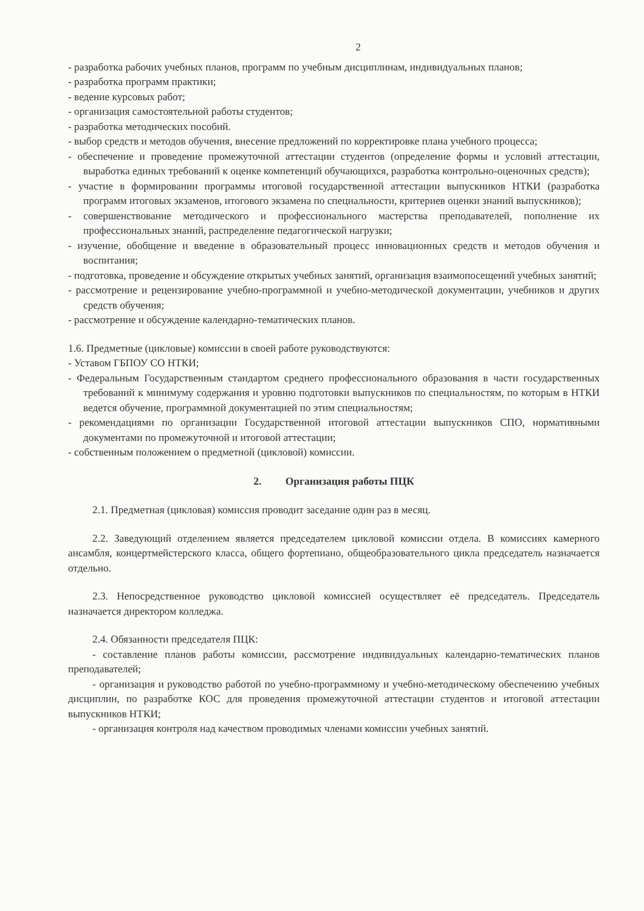2
- разработка рабочих учебных планов, программ по учебным дисциплинам, индивидуальных планов;
- разработка программ практики;
- ведение курсовых работ;
- организация самостоятельной работы студентов;
- разработка методических пособий.
- выбор средств и методов обучения, внесение предложений по корректировке плана учебного процесса;
- обеспечение и проведение промежуточной аттестации студентов (определение формы и условий аттестации, выработка единых требований к оценке компетенций обучающихся, разработка контрольно-оценочных средств);
- участие в формировании программы итоговой государственной аттестации выпускников НТКИ (разработка программ итоговых экзаменов, итогового экзамена по специальности, критериев оценки знаний выпускников);
- совершенствование методического и профессионального мастерства преподавателей, пополнение их профессиональных знаний, распределение педагогической нагрузки;
- изучение, обобщение и введение в образовательный процесс инновационных средств и методов обучения и воспитания;
- подготовка, проведение и обсуждение открытых учебных занятий, организация взаимопосещений учебных занятий;
- рассмотрение и рецензирование учебно-программной и учебно-методической документации, учебников и других средств обучения;
- рассмотрение и обсуждение календарно-тематических планов.
1.6. Предметные (цикловые) комиссии в своей работе руководствуются:
- Уставом ГБПОУ СО НТКИ;
- Федеральным Государственным стандартом среднего профессионального образования в части государственных требований к минимуму содержания и уровню подготовки выпускников по специальностям, по которым в НТКИ ведется обучение, программной документацией по этим специальностям;
- рекомендациями по организации Государственной итоговой аттестации выпускников СПО, нормативными документами по промежуточной и итоговой аттестации;
- собственным положением о предметной (цикловой) комиссии.
2. Организация работы ПЦК
2.1. Предметная (цикловая) комиссия проводит заседание один раз в месяц.
2.2. Заведующий отделением является председателем цикловой комиссии отдела. В комиссиях камерного ансамбля, концертмейстерского класса, общего фортепиано, общеобразовательного цикла председатель назначается отдельно.
2.3. Непосредственное руководство цикловой комиссией осуществляет её председатель. Председатель назначается директором колледжа.
2.4. Обязанности председателя ПЦК:
- составление планов работы комиссии, рассмотрение индивидуальных календарно-тематических планов преподавателей;
- организация и руководство работой по учебно-программному и учебно-методическому обеспечению учебных дисциплин, по разработке КОС для проведения промежуточной аттестации студентов и итоговой аттестации выпускников НТКИ;
- организация контроля над качеством проводимых членами комиссии учебных занятий.